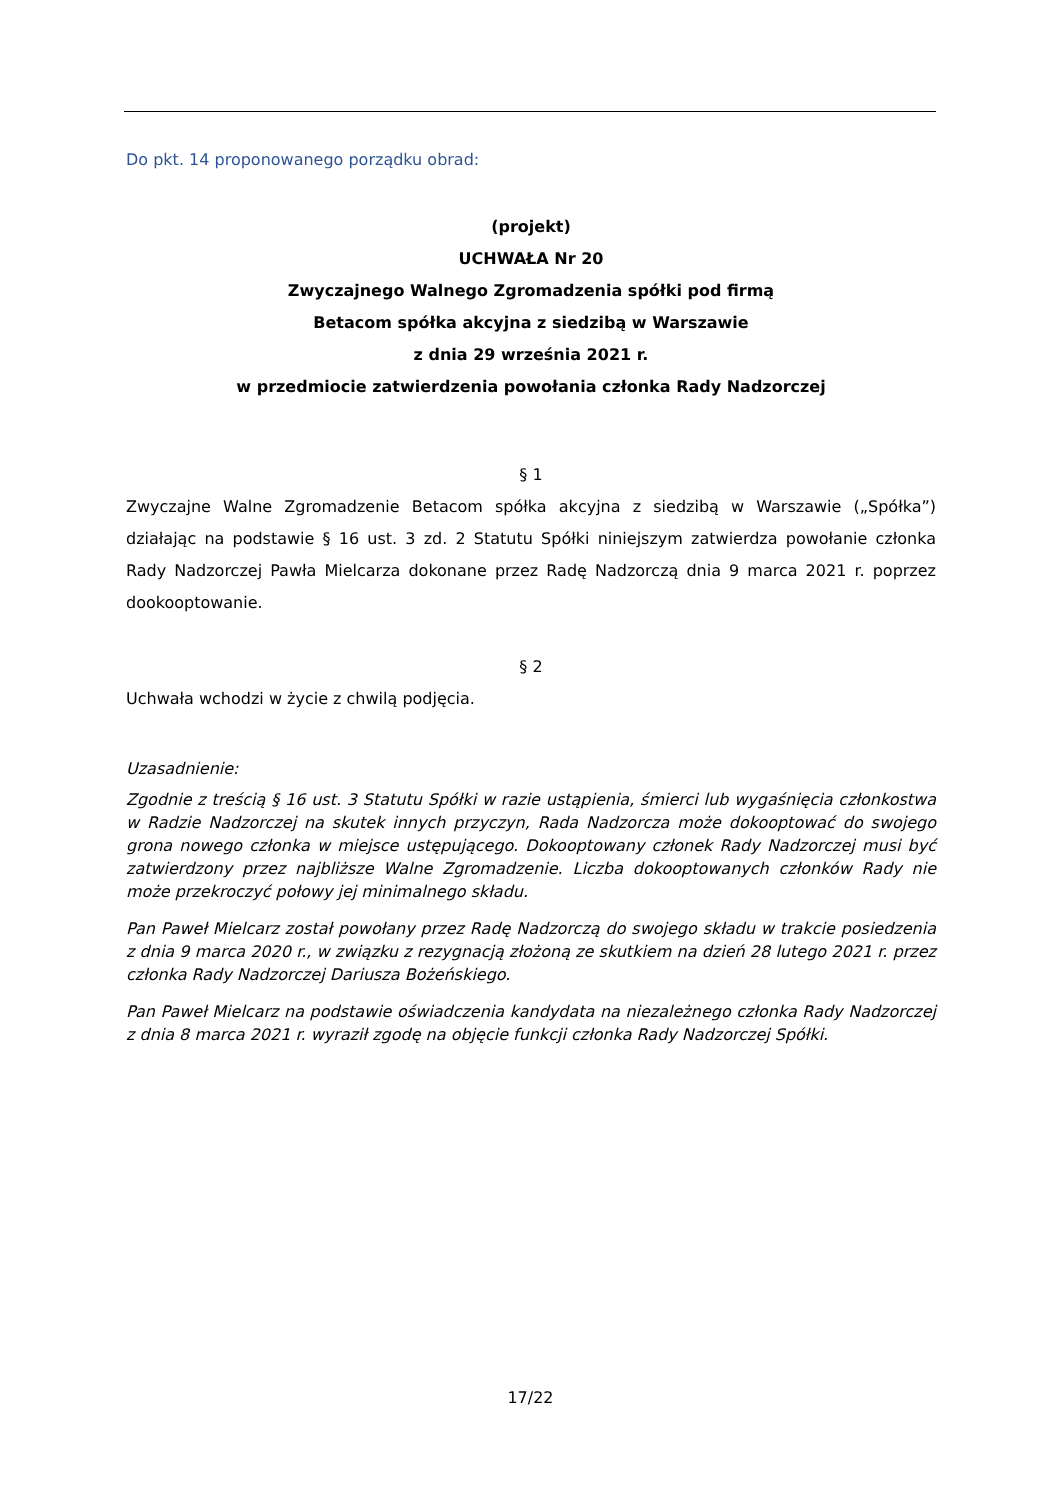Do pkt. 14 proponowanego porządku obrad:
(projekt)
UCHWAŁA Nr 20
Zwyczajnego Walnego Zgromadzenia spółki pod firmą
Betacom spółka akcyjna z siedzibą w Warszawie
z dnia 29 września 2021 r.
w przedmiocie zatwierdzenia powołania członka Rady Nadzorczej
§ 1
Zwyczajne Walne Zgromadzenie Betacom spółka akcyjna z siedzibą w Warszawie („Spółka”) działając na podstawie § 16 ust. 3 zd. 2 Statutu Spółki niniejszym zatwierdza powołanie członka Rady Nadzorczej Pawła Mielcarza dokonane przez Radę Nadzorczą dnia 9 marca 2021 r. poprzez dookooptowanie.
§ 2
Uchwała wchodzi w życie z chwilą podjęcia.
Uzasadnienie:
Zgodnie z treścią § 16 ust. 3 Statutu Spółki w razie ustąpienia, śmierci lub wygaśnięcia członkostwa w Radzie Nadzorczej na skutek innych przyczyn, Rada Nadzorcza może dokooptować do swojego grona nowego członka w miejsce ustępującego. Dokooptowany członek Rady Nadzorczej musi być zatwierdzony przez najbliższe Walne Zgromadzenie. Liczba dokooptowanych członków Rady nie może przekroczyć połowy jej minimalnego składu.
Pan Paweł Mielcarz został powołany przez Radę Nadzorczą do swojego składu w trakcie posiedzenia z dnia 9 marca 2020 r., w związku z rezygnacją złożoną ze skutkiem na dzień 28 lutego 2021 r. przez członka Rady Nadzorczej Dariusza Bożeńskiego.
Pan Paweł Mielcarz na podstawie oświadczenia kandydata na niezależnego członka Rady Nadzorczej z dnia 8 marca 2021 r. wyraził zgodę na objęcie funkcji członka Rady Nadzorczej Spółki.
17/22